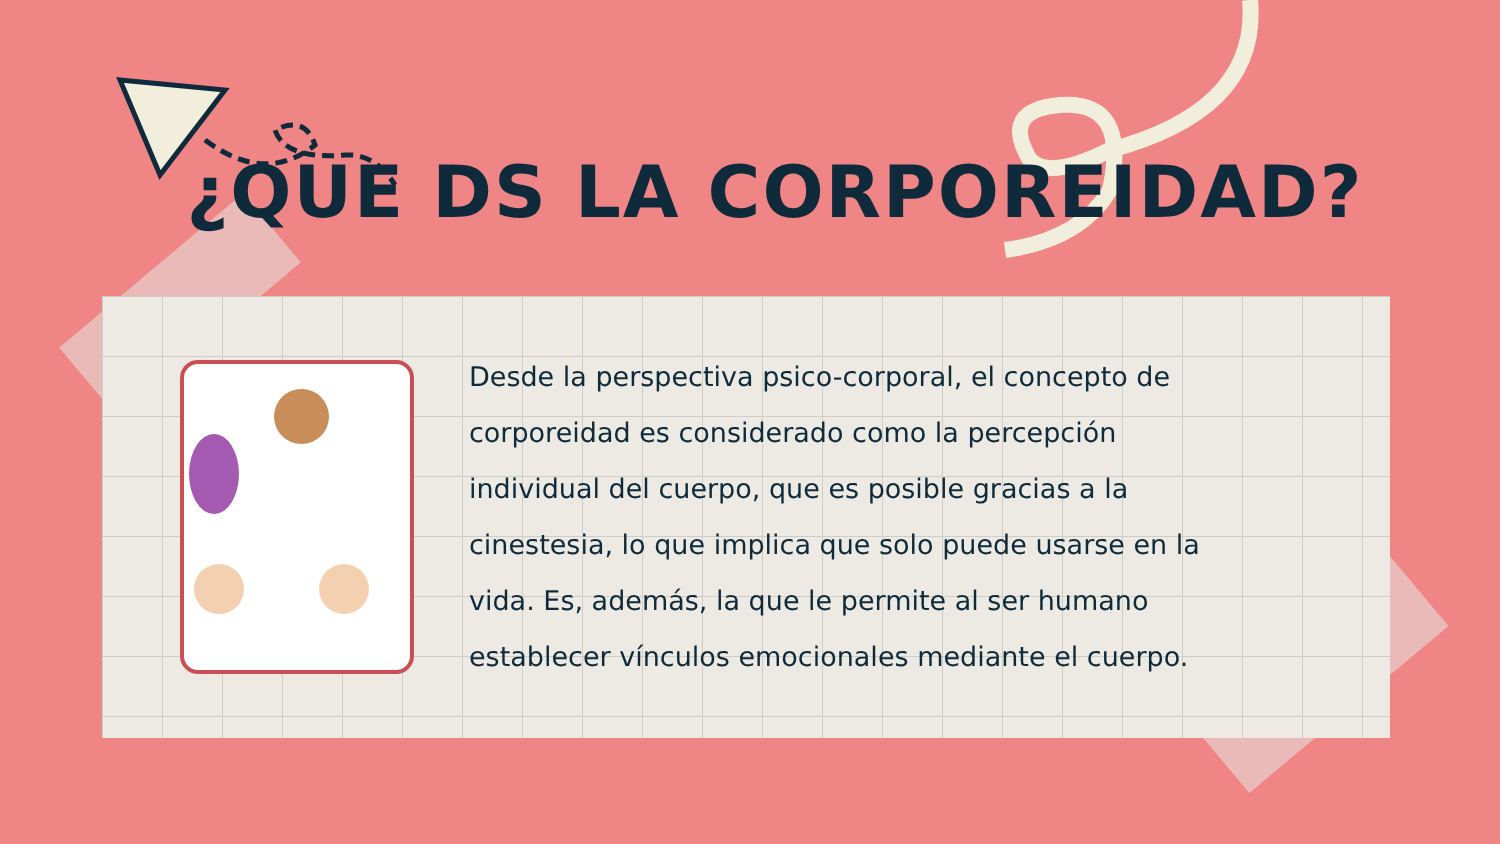¿QUE DS LA CORPOREIDAD?
Desde la perspectiva psico-corporal, el concepto de corporeidad es considerado como la percepción individual del cuerpo, que es posible gracias a la cinestesia, lo que implica que solo puede usarse en la vida. Es, además, la que le permite al ser humano establecer vínculos emocionales mediante el cuerpo.